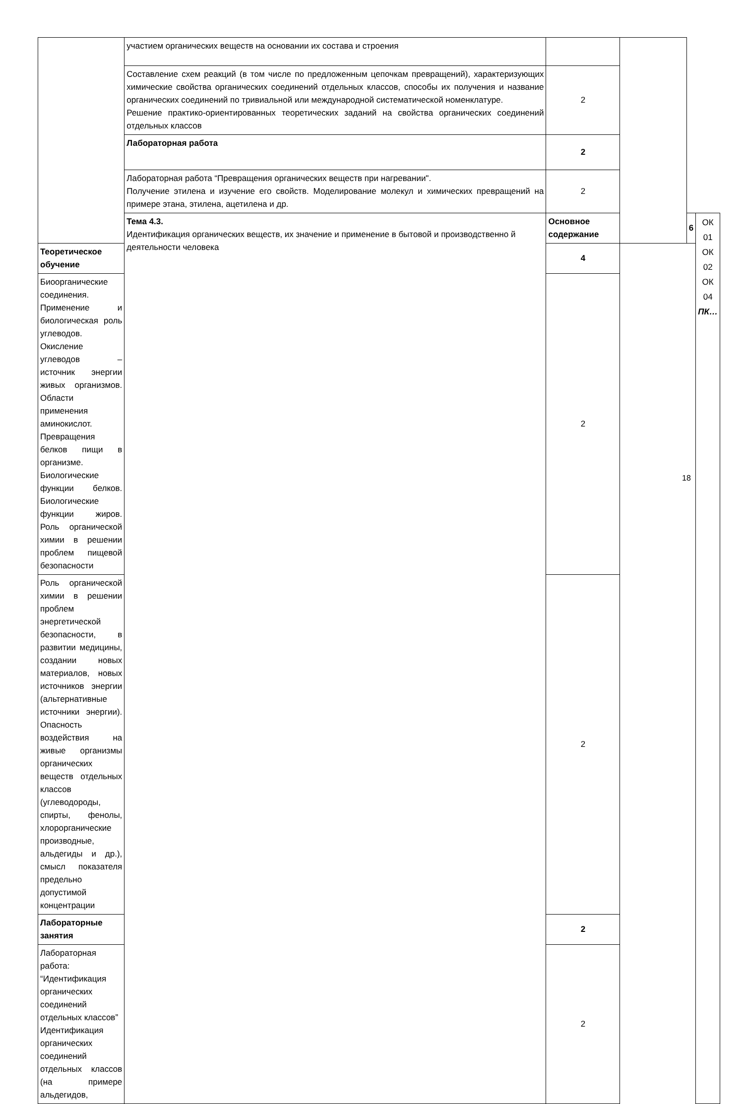| | участием органических веществ на основании их состава и строения | | | | |
| | Составление схем реакций (в том числе по предложенным цепочкам превращений), характеризующих химические свойства органических соединений отдельных классов, способы их получения и название органических соединений по тривиальной или международной систематической номенклатуре. Решение практико-ориентированных теоретических заданий на свойства органических соединений отдельных классов | 2 | | | |
| | Лабораторная работа | 2 | | | |
| | Лабораторная работа “Превращения органических веществ при нагревании". Получение этилена и изучение его свойств. Моделирование молекул и химических превращений на примере этана, этилена, ацетилена и др. | 2 | | | |
| | Тема 4.3. Идентификация органических веществ, их значение и применение в бытовой и производственно й деятельности человека | Основное содержание | | 6 | ОК 01 ОК 02 ОК 04 ПК… |
| Теоретическое обучение | | 4 | | | |
| Биоорганические соединения. Применение и биологическая роль углеводов. Окисление углеводов – источник энергии живых организмов. Области применения аминокислот. Превращения белков пищи в организме. Биологические функции белков. Биологические функции жиров. Роль органической химии в решении проблем пищевой безопасности | | 2 | | | |
| Роль органической химии в решении проблем энергетической безопасности, в развитии медицины, создании новых материалов, новых источников энергии (альтернативные источники энергии). Опасность воздействия на живые организмы органических веществ отдельных классов (углеводороды, спирты, фенолы, хлорорганические производные, альдегиды и др.), смысл показателя предельно допустимой концентрации | | 2 | | | |
| Лабораторные занятия | | 2 | | | |
| Лабораторная работа: “Идентификация органических соединений отдельных классов” Идентификация органических соединений отдельных классов (на примере альдегидов, | | 2 | | | |
18